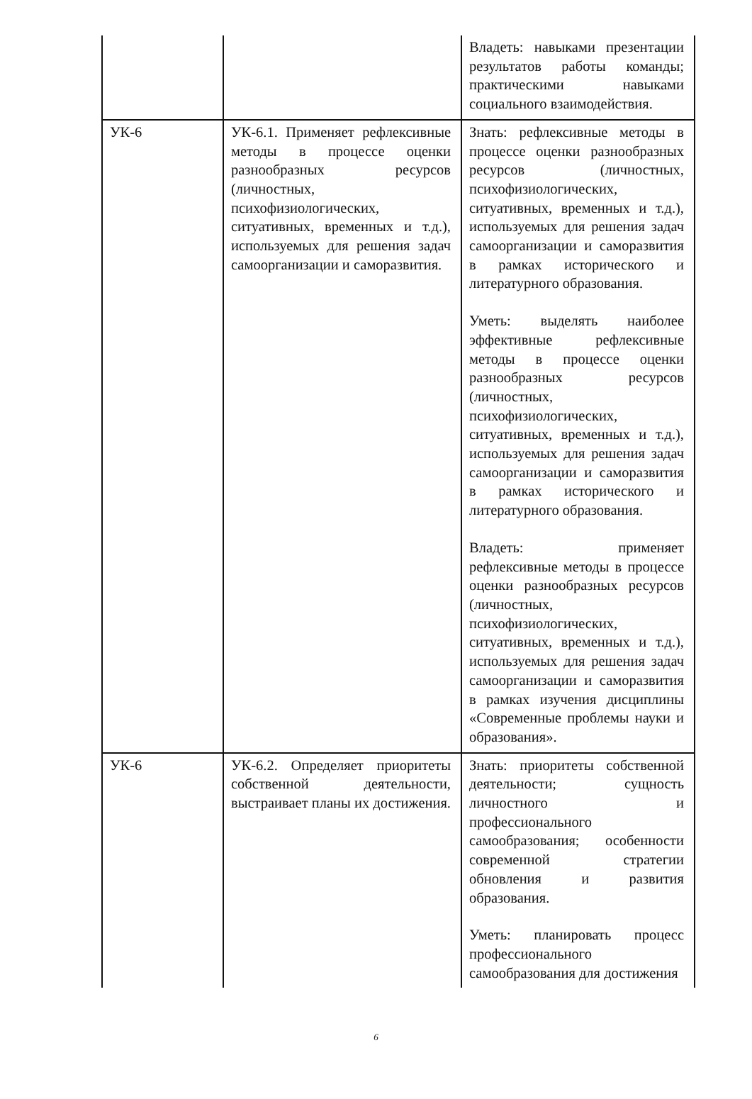| | | Владеть: навыками презентации результатов работы команды; практическими навыками социального взаимодействия. |
| УК-6 | УК-6.1. Применяет рефлексивные методы в процессе оценки разнообразных ресурсов (личностных, психофизиологических, ситуативных, временных и т.д.), используемых для решения задач самоорганизации и саморазвития. | Знать: рефлексивные методы в процессе оценки разнообразных ресурсов (личностных, психофизиологических, ситуативных, временных и т.д.), используемых для решения задач самоорганизации и саморазвития в рамках исторического и литературного образования. Уметь: выделять наиболее эффективные рефлексивные методы в процессе оценки разнообразных ресурсов (личностных, психофизиологических, ситуативных, временных и т.д.), используемых для решения задач самоорганизации и саморазвития в рамках исторического и литературного образования. Владеть: применяет рефлексивные методы в процессе оценки разнообразных ресурсов (личностных, психофизиологических, ситуативных, временных и т.д.), используемых для решения задач самоорганизации и саморазвития в рамках изучения дисциплины «Современные проблемы науки и образования». |
| УК-6 | УК-6.2. Определяет приоритеты собственной деятельности, выстраивает планы их достижения. | Знать: приоритеты собственной деятельности; сущность личностного и профессионального самообразования; особенности современной стратегии обновления и развития образования. Уметь: планировать процесс профессионального самообразования для достижения |
6